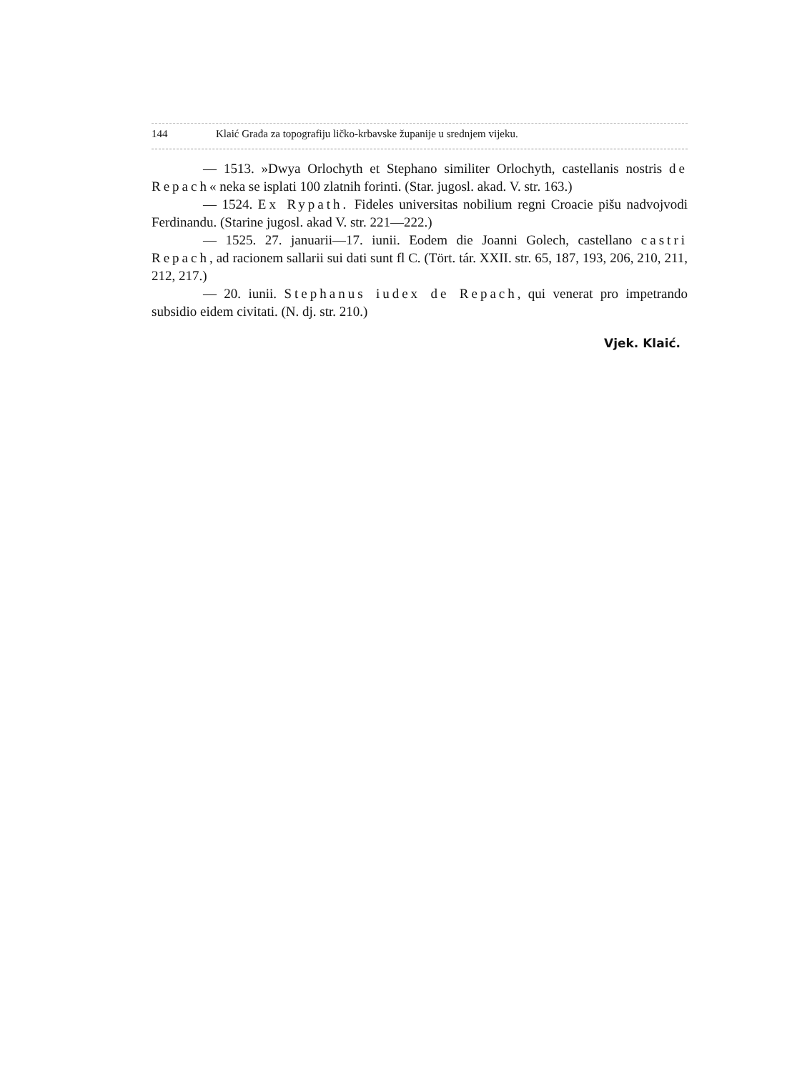144 Klaić Građa za topografiju ličko-krbavske županije u srednjem vijeku.
— 1513. »Dwya Orlochyth et Stephano similiter Orlochyth, castellanis nostris de Repach« neka se isplati 100 zlatnih forinti. (Star. jugosl. akad. V. str. 163.)
— 1524. Ex Rypath. Fideles universitas nobilium regni Croacie pišu nadvojvodi Ferdinandu. (Starine jugosl. akad V. str. 221—222.)
— 1525. 27. januarii—17. iunii. Eodem die Joanni Golech, castellano castri Repach, ad racionem sallarii sui dati sunt fl C. (Tört. tár. XXII. str. 65, 187, 193, 206, 210, 211, 212, 217.)
— 20. iunii. Stephanus iudex de Repach, qui venerat pro impetrando subsidio eidem civitati. (N. dj. str. 210.)
Vjek. Klaić.